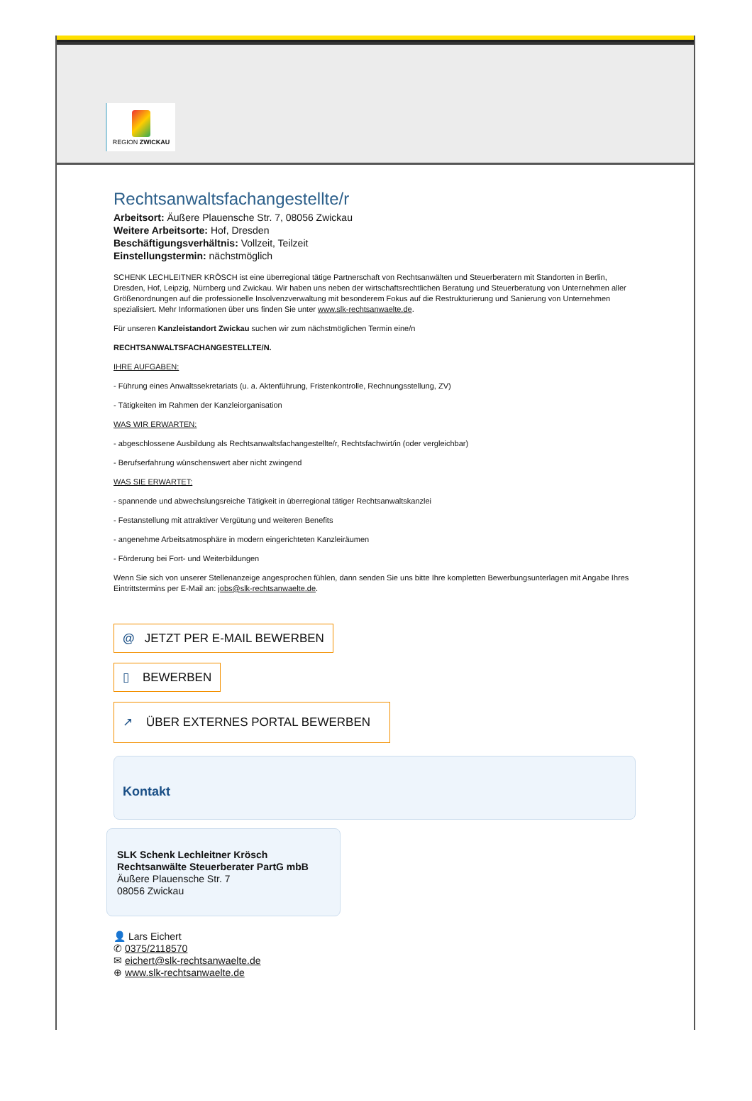REGION ZWICKAU
Rechtsanwaltsfachangestellte/r
Arbeitsort: Äußere Plauensche Str. 7, 08056 Zwickau
Weitere Arbeitsorte: Hof, Dresden
Beschäftigungsverhältnis: Vollzeit, Teilzeit
Einstellungstermin: nächstmöglich
SCHENK LECHLEITNER KRÖSCH ist eine überregional tätige Partnerschaft von Rechtsanwälten und Steuerberatern mit Standorten in Berlin, Dresden, Hof, Leipzig, Nürnberg und Zwickau. Wir haben uns neben der wirtschaftsrechtlichen Beratung und Steuerberatung von Unternehmen aller Größenordnungen auf die professionelle Insolvenzverwaltung mit besonderem Fokus auf die Restrukturierung und Sanierung von Unternehmen spezialisiert. Mehr Informationen über uns finden Sie unter www.slk-rechtsanwaelte.de.
Für unseren Kanzleistandort Zwickau suchen wir zum nächstmöglichen Termin eine/n
RECHTSANWALTSFACHANGESTELLTE/N.
IHRE AUFGABEN:
- Führung eines Anwaltssekretariats (u. a. Aktenführung, Fristenkontrolle, Rechnungsstellung, ZV)
- Tätigkeiten im Rahmen der Kanzleiorganisation
WAS WIR ERWARTEN:
- abgeschlossene Ausbildung als Rechtsanwaltsfachangestellte/r, Rechtsfachwirt/in (oder vergleichbar)
- Berufserfahrung wünschenswert aber nicht zwingend
WAS SIE ERWARTET:
- spannende und abwechslungsreiche Tätigkeit in überregional tätiger Rechtsanwaltskanzlei
- Festanstellung mit attraktiver Vergütung und weiteren Benefits
- angenehme Arbeitsatmosphäre in modern eingerichteten Kanzleiräumen
- Förderung bei Fort- und Weiterbildungen
Wenn Sie sich von unserer Stellenanzeige angesprochen fühlen, dann senden Sie uns bitte Ihre kompletten Bewerbungsunterlagen mit Angabe Ihres Eintrittstermins per E-Mail an: jobs@slk-rechtsanwaelte.de.
@ JETZT PER E-MAIL BEWERBEN
▯ BEWERBEN
↗ ÜBER EXTERNES PORTAL BEWERBEN
Kontakt
SLK Schenk Lechleitner Krösch Rechtsanwälte Steuerberater PartG mbB
Äußere Plauensche Str. 7
08056 Zwickau
👤 Lars Eichert
✆ 0375/2118570
✉ eichert@slk-rechtsanwaelte.de
⊕ www.slk-rechtsanwaelte.de